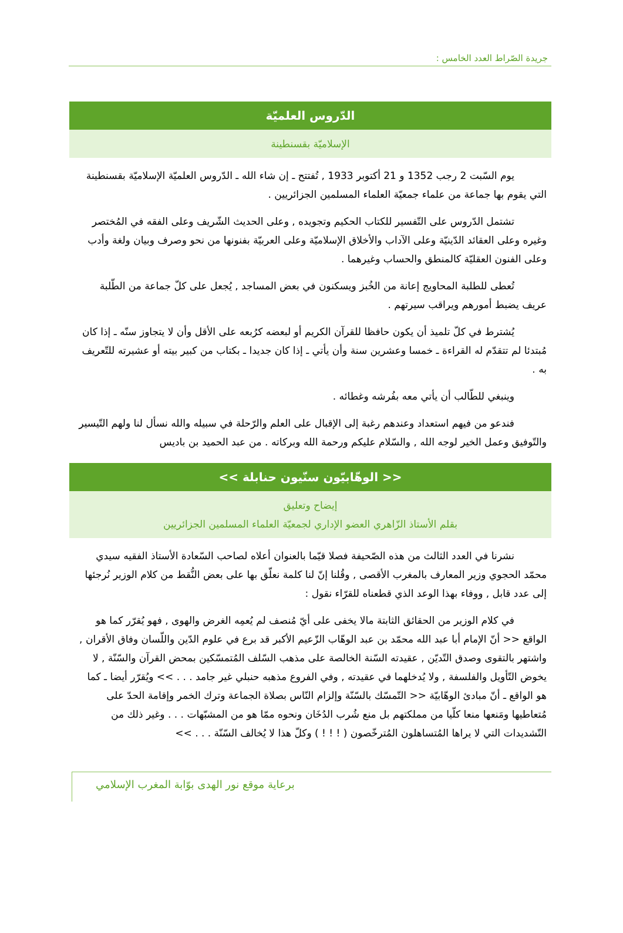جريدة الصّراط العدد الخامس :
الدّروس العلميّة
الإسلاميّة بقسنطينة
يوم السّبت 2 رجب 1352 و 21 أكتوبر 1933 , تُفتتح ـ إن شاء الله ـ الدّروس العلميّة الإسلاميّة بقسنطينة التي يقوم بها جماعة من علماء جمعيّة العلماء المسلمين الجزائريين .
تشتمل الدّروس على التّفسير للكتاب الحكيم وتجويده , وعلى الحديث الشّريف وعلى الفقه في المُختصر وغيره وعلى العقائد الدّينيّة وعلى الآداب والأخلاق الإسلاميّة وعلى العربيّة بفنونها من نحو وصرف وبيان ولغة وأدب وعلى الفنون العقليّة كالمنطق والحساب وغيرهما .
تُعطى للطلبة المحاويج إعانة من الخُبز ويسكنون في بعض المساجد , يُجعل على كلّ جماعة من الطّلبة عريف يضبط أمورهم ويراقب سيرتهم .
يُشترط في كلّ تلميذ أن يكون حافظا للقرآن الكريم أو لبعضه كرُبعه على الأقل وأن لا يتجاوز سنّه ـ إذا كان مُبتدئا لم تتقدّم له القراءة ـ خمسا وعشرين سنة وأن يأتي ـ إذا كان جديدا ـ بكتاب من كبير بيته أو عشيرته للتّعريف به .
وينبغي للطّالب أن يأتي معه بفُرشه وغطائه .
فندعو من فيهم استعداد وعندهم رغبة إلى الإقبال على العلم والرّحلة في سبيله والله نسأل لنا ولهم التّيسير والتّوفيق وعمل الخير لوجه الله , والسّلام عليكم ورحمة الله وبركاته . من عبد الحميد بن باديس
<< الوهّابيّون سنّيون حنابلة >>
إيضاح وتعليق
بقلم الأستاذ الزّاهري العضو الإداري لجمعيّة العلماء المسلمين الجزائريين
نشرنا في العدد الثالث من هذه الصّحيفة فصلا قيّما بالعنوان أعلاه لصاحب السّعادة الأستاذ الفقيه سيدي محمّد الحجوي وزير المعارف بالمغرب الأقصى , وقُلنا إنّ لنا كلمة نعلّق بها على بعض النُّقط من كلام الوزير نُرجئها إلى عدد قابل , ووفاء بهذا الوعد الذي قطعناه للقرّاء نقول :
في كلام الوزير من الحقائق الثابتة مالا يخفى على أيّ مُنصف لم يُعمِه الغرض والهوى , فهو يُقرّر كما هو الواقع << أنّ الإمام أبا عبد الله محمّد بن عبد الوهّاب الزّعيم الأكبر قد برع في علوم الدّين واللّسان وفاق الأقران , واشتهر بالتقوى وصدق التّديّن , عقيدته السّنة الخالصة على مذهب السّلف المُتمسّكين بمحض القرآن والسّنّة , لا يخوض التّأويل والفلسفة , ولا يُدخلهما في عقيدته , وفي الفروع مذهبه حنبلي غير جامد . . . >> ويُقرّر أيضا ـ كما هو الواقع ـ أنّ مبادئ الوهّابيّة << التّمسّك بالسّنّة وإلزام النّاس بصلاة الجماعة وترك الخمر وإقامة الحدّ على مُتعاطيها ومَنعها منعا كلّيا من مملكتهم بل منع شُرب الدُخَان ونحوه ممّا هو من المشبّهات . . . وغير ذلك من التّشديدات التي لا يراها المُتساهلون المُترخّصون ( ! ! ! ) وكلّ هذا لا يُخالف السّنّة . . . >>
برعاية موقع نور الهدى بوّابة المغرب الإسلامي